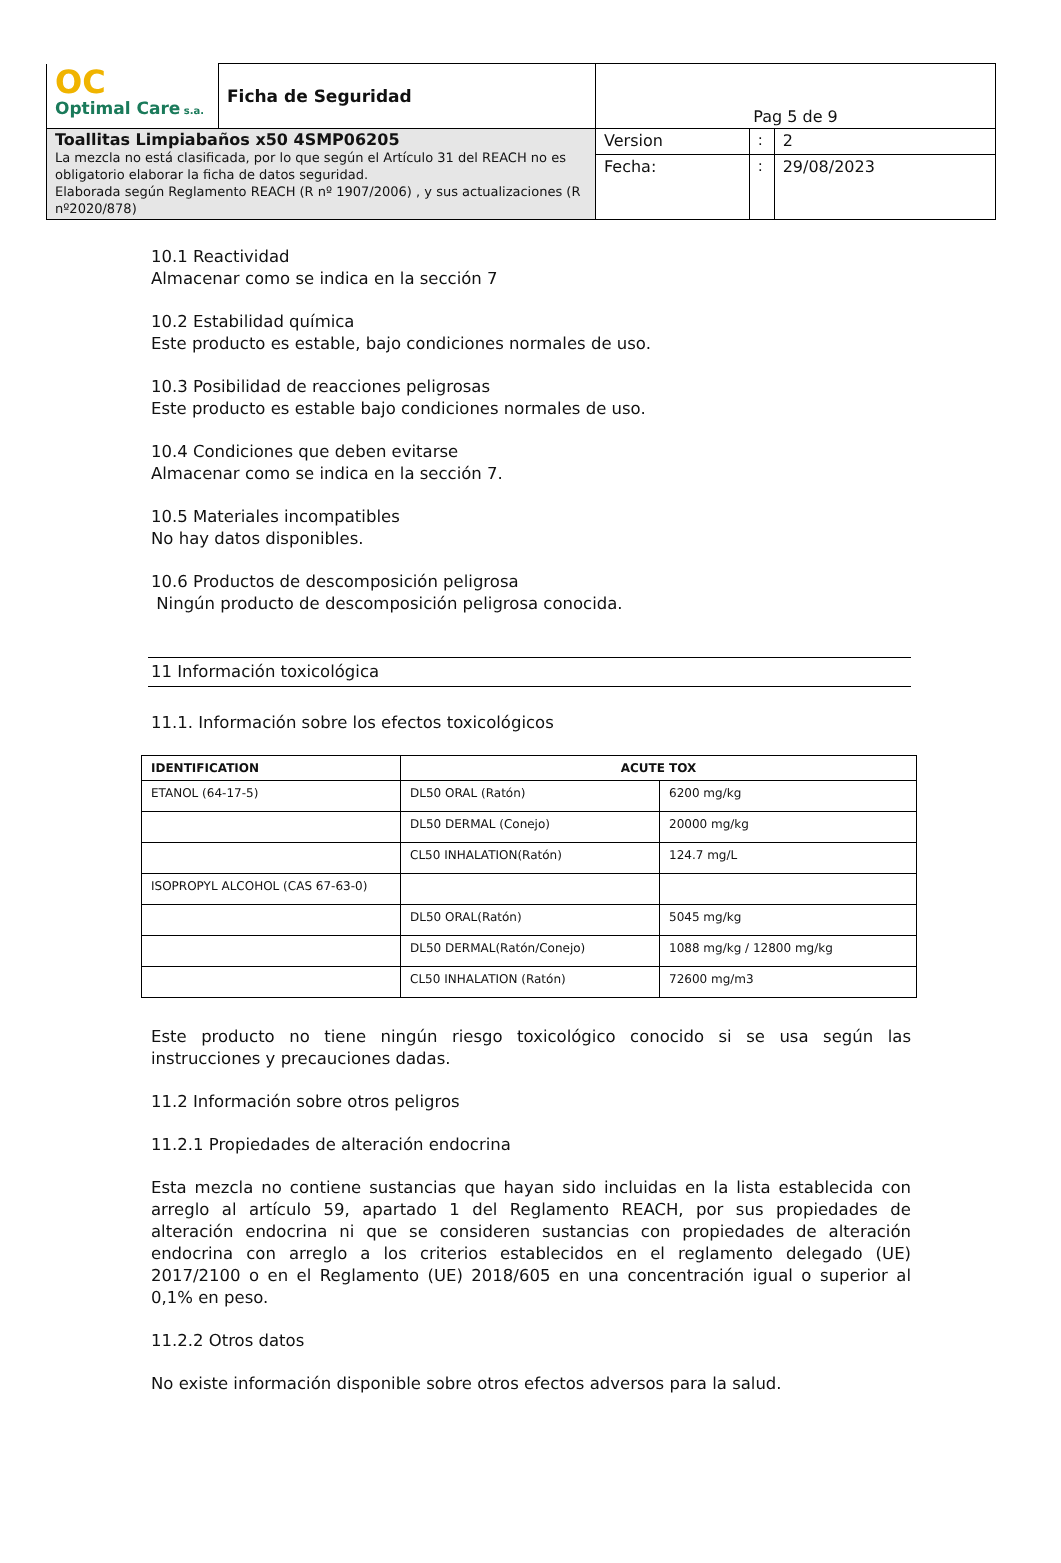| OC Optimal Care s.a. | Ficha de Seguridad | Pag 5 de 9 | | |
| Toallitas Limpiabaños x50 4SMP06205 La mezcla no está clasificada, por lo que según el Artículo 31 del REACH no es obligatorio elaborar la ficha de datos seguridad. Elaborada según Reglamento REACH (R nº 1907/2006) , y sus actualizaciones (R nº2020/878) | | Version | : | 2 |
| | | Fecha: | : | 29/08/2023 |
10.1 Reactividad
Almacenar como se indica en la sección 7
10.2 Estabilidad química
Este producto es estable, bajo condiciones normales de uso.
10.3 Posibilidad de reacciones peligrosas
Este producto es estable bajo condiciones normales de uso.
10.4 Condiciones que deben evitarse
Almacenar como se indica en la sección 7.
10.5 Materiales incompatibles
No hay datos disponibles.
10.6 Productos de descomposición peligrosa
Ningún producto de descomposición peligrosa conocida.
11 Información toxicológica
11.1. Información sobre los efectos toxicológicos
| IDENTIFICATION | ACUTE TOX | |
| --- | --- | --- |
| ETANOL (64-17-5) | DL50 ORAL (Ratón) | 6200 mg/kg |
| | DL50 DERMAL (Conejo) | 20000 mg/kg |
| | CL50 INHALATION(Ratón) | 124.7 mg/L |
| ISOPROPYL ALCOHOL (CAS 67-63-0) | | |
| | DL50 ORAL(Ratón) | 5045 mg/kg |
| | DL50 DERMAL(Ratón/Conejo) | 1088 mg/kg / 12800 mg/kg |
| | CL50 INHALATION (Ratón) | 72600 mg/m3 |
Este producto no tiene ningún riesgo toxicológico conocido si se usa según las instrucciones y precauciones dadas.
11.2 Información sobre otros peligros
11.2.1 Propiedades de alteración endocrina
Esta mezcla no contiene sustancias que hayan sido incluidas en la lista establecida con arreglo al artículo 59, apartado 1 del Reglamento REACH, por sus propiedades de alteración endocrina ni que se consideren sustancias con propiedades de alteración endocrina con arreglo a los criterios establecidos en el reglamento delegado (UE) 2017/2100 o en el Reglamento (UE) 2018/605 en una concentración igual o superior al 0,1% en peso.
11.2.2 Otros datos
No existe información disponible sobre otros efectos adversos para la salud.